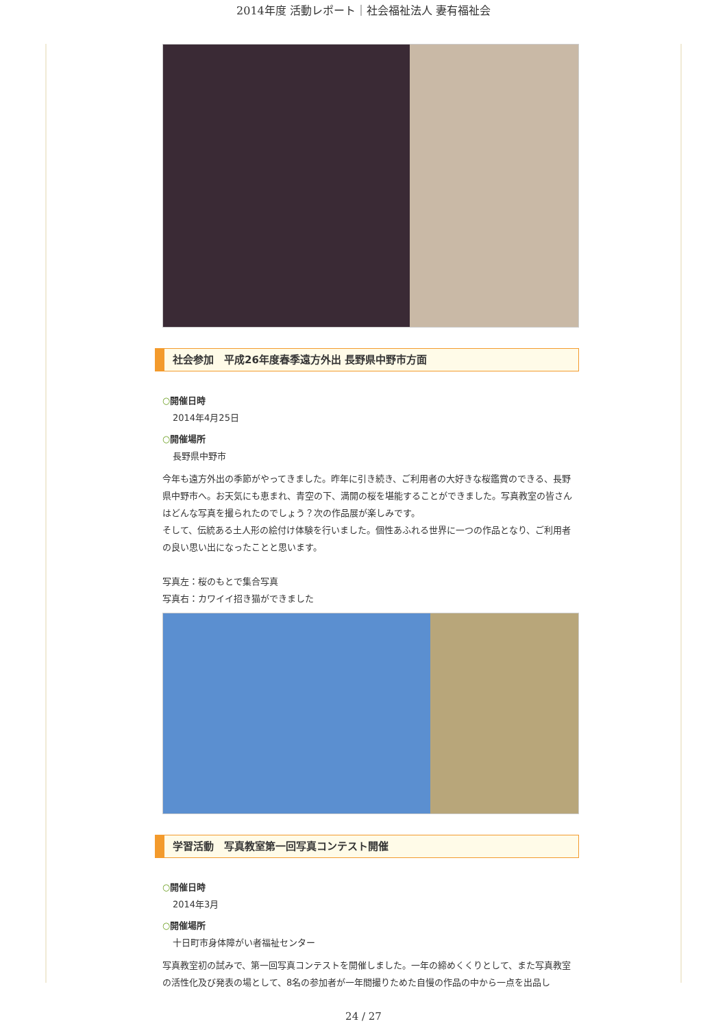2014年度 活動レポート｜社会福祉法人 妻有福祉会
社会参加　平成26年度春季遠方外出 長野県中野市方面
○開催日時
2014年4月25日
○開催場所
長野県中野市
今年も遠方外出の季節がやってきました。昨年に引き続き、ご利用者の大好きな桜鑑賞のできる、長野県中野市へ。お天気にも恵まれ、青空の下、満開の桜を堪能することができました。写真教室の皆さんはどんな写真を撮られたのでしょう？次の作品展が楽しみです。
そして、伝統ある土人形の絵付け体験を行いました。個性あふれる世界に一つの作品となり、ご利用者の良い思い出になったことと思います。
写真左：桜のもとで集合写真
写真右：カワイイ招き猫ができました
学習活動　写真教室第一回写真コンテスト開催
○開催日時
2014年3月
○開催場所
十日町市身体障がい者福祉センター
写真教室初の試みで、第一回写真コンテストを開催しました。一年の締めくくりとして、また写真教室の活性化及び発表の場として、8名の参加者が一年間撮りためた自慢の作品の中から一点を出品し
24 / 27